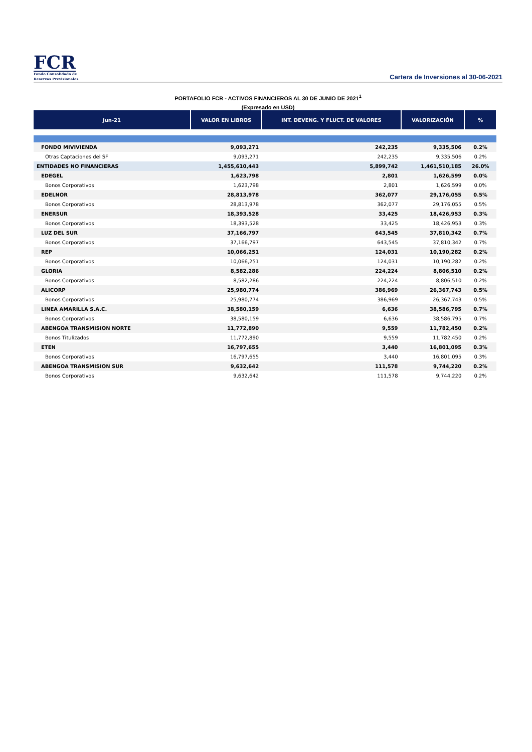FCR
Fondo Consolidado de
Reservas Previsionales
Cartera de Inversiones al 30-06-2021
PORTAFOLIO FCR - ACTIVOS FINANCIEROS AL 30 DE JUNIO DE 2021<sup>1</sup>
(Expresado en USD)
| Jun-21 | VALOR EN LIBROS | INT. DEVENG. Y FLUCT. DE VALORES | VALORIZACIÓN | % |
| --- | --- | --- | --- | --- |
| FONDO MIVIVIENDA | 9,093,271 | 242,235 | 9,335,506 | 0.2% |
| Otras Captaciones del SF | 9,093,271 | 242,235 | 9,335,506 | 0.2% |
| ENTIDADES NO FINANCIERAS | 1,455,610,443 | 5,899,742 | 1,461,510,185 | 26.0% |
| EDEGEL | 1,623,798 | 2,801 | 1,626,599 | 0.0% |
| Bonos Corporativos | 1,623,798 | 2,801 | 1,626,599 | 0.0% |
| EDELNOR | 28,813,978 | 362,077 | 29,176,055 | 0.5% |
| Bonos Corporativos | 28,813,978 | 362,077 | 29,176,055 | 0.5% |
| ENERSUR | 18,393,528 | 33,425 | 18,426,953 | 0.3% |
| Bonos Corporativos | 18,393,528 | 33,425 | 18,426,953 | 0.3% |
| LUZ DEL SUR | 37,166,797 | 643,545 | 37,810,342 | 0.7% |
| Bonos Corporativos | 37,166,797 | 643,545 | 37,810,342 | 0.7% |
| REP | 10,066,251 | 124,031 | 10,190,282 | 0.2% |
| Bonos Corporativos | 10,066,251 | 124,031 | 10,190,282 | 0.2% |
| GLORIA | 8,582,286 | 224,224 | 8,806,510 | 0.2% |
| Bonos Corporativos | 8,582,286 | 224,224 | 8,806,510 | 0.2% |
| ALICORP | 25,980,774 | 386,969 | 26,367,743 | 0.5% |
| Bonos Corporativos | 25,980,774 | 386,969 | 26,367,743 | 0.5% |
| LINEA AMARILLA S.A.C. | 38,580,159 | 6,636 | 38,586,795 | 0.7% |
| Bonos Corporativos | 38,580,159 | 6,636 | 38,586,795 | 0.7% |
| ABENGOA TRANSMISION NORTE | 11,772,890 | 9,559 | 11,782,450 | 0.2% |
| Bonos Titulizados | 11,772,890 | 9,559 | 11,782,450 | 0.2% |
| ETEN | 16,797,655 | 3,440 | 16,801,095 | 0.3% |
| Bonos Corporativos | 16,797,655 | 3,440 | 16,801,095 | 0.3% |
| ABENGOA TRANSMISION SUR | 9,632,642 | 111,578 | 9,744,220 | 0.2% |
| Bonos Corporativos | 9,632,642 | 111,578 | 9,744,220 | 0.2% |